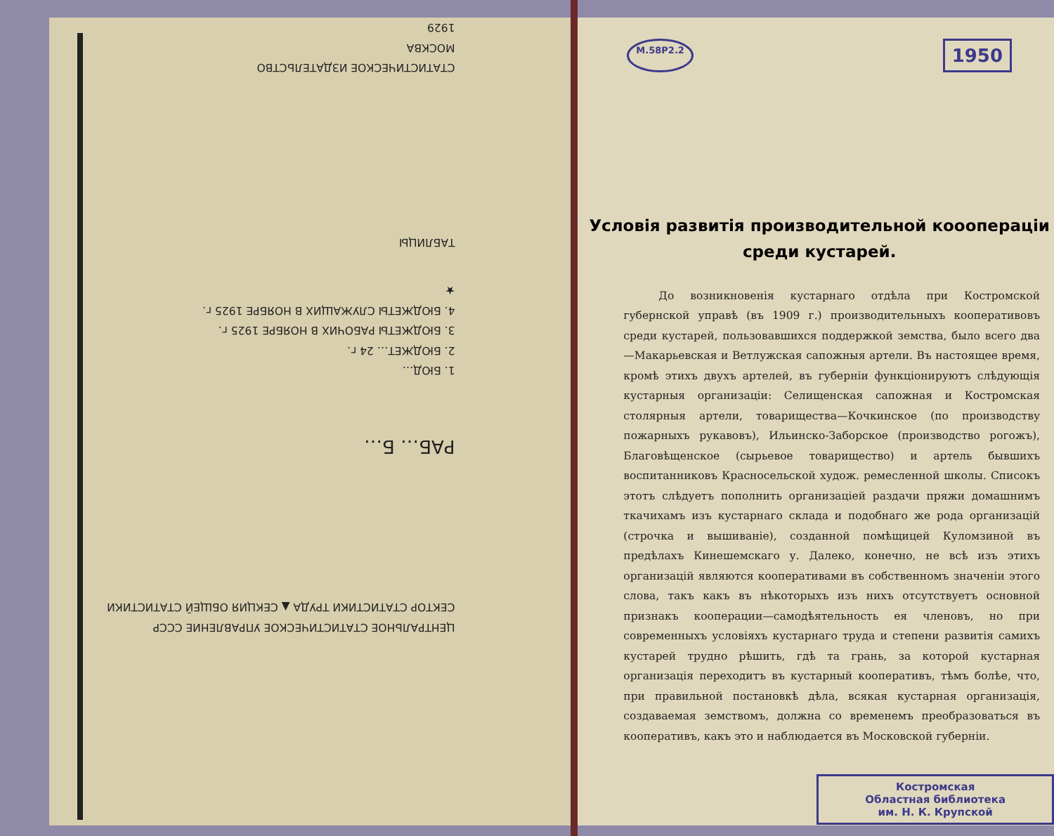ЦЕНТРАЛЬНОЕ СТАТИСТИЧЕСКОЕ УПРАВЛЕНИЕ СССР
СЕКТОР СТАТИСТИКИ ТРУДА ▲ СЕКЦИЯ ОБЩЕЙ СТАТИСТИКИ
РАБ… Б…
1. БЮД…
2. БЮДЖЕТ… 24 г.
3. БЮДЖЕТЫ РАБОЧИХ В НОЯБРЕ 1925 г.
4. БЮДЖЕТЫ СЛУЖАЩИХ В НОЯБРЕ 1925 г.
★
ТАБЛИЦЫ
СТАТИСТИЧЕСКОЕ ИЗДАТЕЛЬСТВО
МОСКВА
1929
М.58Р2.2
1950
Условія развитія производительной кооопераціи
среди кустарей.
До возникновенія кустарнаго отдѣла при Костромской губернской управѣ (въ 1909 г.) производительныхъ кооперативовъ среди кустарей, пользовавшихся поддержкой земства, было всего два—Макарьевская и Ветлужская сапожныя артели. Въ настоящее время, кромѣ этихъ двухъ артелей, въ губерніи функціонируютъ слѣдующія кустарныя организаціи: Селищенская сапожная и Костромская столярныя артели, товарищества—Кочкинское (по производству пожарныхъ рукавовъ), Ильинско-Заборское (производство рогожъ), Благовѣщенское (сырьевое товарищество) и артель бывшихъ воспитанниковъ Красносельской худож. ремесленной школы. Списокъ этотъ слѣдуетъ пополнить организаціей раздачи пряжи домашнимъ ткачихамъ изъ кустарнаго склада и подобнаго же рода организацій (строчка и вышиваніе), созданной помѣщицей Куломзиной въ предѣлахъ Кинешемскаго у. Далеко, конечно, не всѣ изъ этихъ организацій являются кооперативами въ собственномъ значеніи этого слова, такъ какъ въ нѣкоторыхъ изъ нихъ отсутствуетъ основной признакъ кооперации—самодѣятельность ея членовъ, но при современныхъ условіяхъ кустарнаго труда и степени развитія самихъ кустарей трудно рѣшить, гдѣ та грань, за которой кустарная организація переходитъ въ кустарный кооперативъ, тѣмъ болѣе, что, при правильной постановкѣ дѣла, всякая кустарная организація, создаваемая земствомъ, должна со временемъ преобразоваться въ кооперативъ, какъ это и наблюдается въ Московской губерніи.
Костромская
Областная библиотека
им. Н. К. Крупской